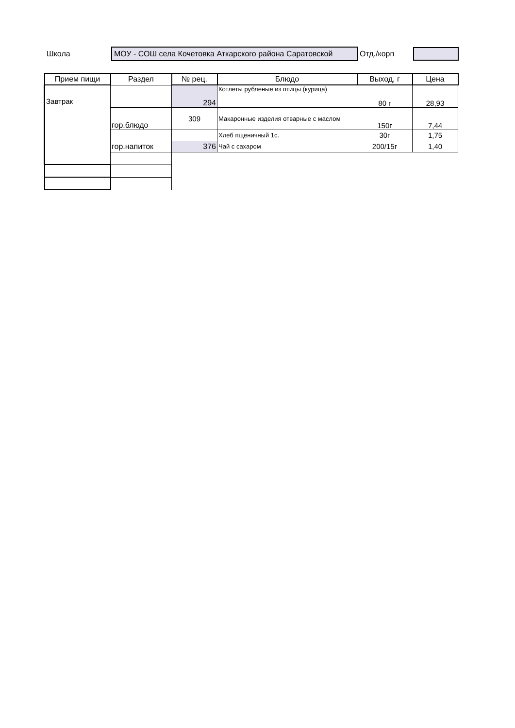Школа
МОУ - СОШ села Кочетовка Аткарского района Саратовской
Отд./корп
| Прием пищи | Раздел | № рец. | Блюдо | Выход, г | Цена |
| --- | --- | --- | --- | --- | --- |
| Завтрак | | 294 | Котлеты рубленые из птицы (курица) | 80 г | 28,93 |
| | гор.блюдо | 309 | Макаронные изделия отварные с маслом | 150г | 7,44 |
| | | | Хлеб пщеничный 1с. | 30г | 1,75 |
| | гор.напиток | 376 | Чай с сахаром | 200/15г | 1,40 |